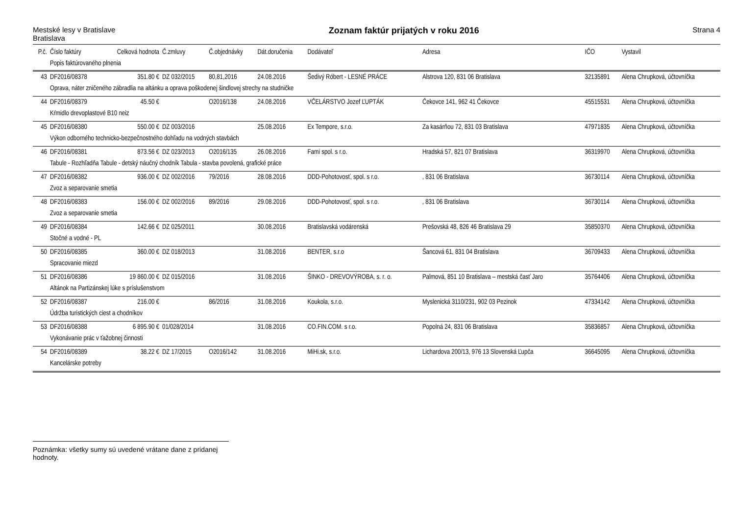Mestské lesy v Bratislave
Bratislava
Zoznam faktúr prijatých v roku 2016
Strana 4
| P.č. | Číslo faktúry | Celková hodnota | Č.zmluvy | Č.objednávky | Dát.doručenia | Dodávateľ | Adresa | IČO | Vystavil |
| --- | --- | --- | --- | --- | --- | --- | --- | --- | --- |
| | Popis faktúrovaného plnenia | | | | | | | | |
| 43 | DF2016/08378 | 351.80 € | DZ 032/2015 | 80,81,2016 | 24.08.2016 | Šedivý Róbert - LESNÉ PRÁCE | Alstrova 120, 831 06 Bratislava | 32135891 | Alena Chrupková, účtovníčka |
| | Oprava, náter zničeného zábradlia na altánku a oprava poškodenej šindlovej strechy na studničke | | | | | | | | |
| 44 | DF2016/08379 | 45.50 € | | O2016/138 | 24.08.2016 | VČELÁRSTVO Jozef ĽUPTÁK | Čekovce 141, 962 41 Čekovce | 45515531 | Alena Chrupková, účtovníčka |
| | Kŕmidlo drevoplastové B10 neiz | | | | | | | | |
| 45 | DF2016/08380 | 550.00 € | DZ 003/2016 | | 25.08.2016 | Ex Tempore, s.r.o. | Za kasárňou 72, 831 03 Bratislava | 47971835 | Alena Chrupková, účtovníčka |
| | Výkon odborného technicko-bezpečnostného dohľadu na vodných stavbách | | | | | | | | |
| 46 | DF2016/08381 | 873.56 € | DZ 023/2013 | O2016/135 | 26.08.2016 | Fami spol. s r.o. | Hradská 57, 821 07 Bratislava | 36319970 | Alena Chrupková, účtovníčka |
| | Tabule - Rozhľadňa Tabule - detský náučný chodník Tabula - stavba povolená, grafické práce | | | | | | | | |
| 47 | DF2016/08382 | 936.00 € | DZ 002/2016 | 79/2016 | 28.08.2016 | DDD-Pohotovosť, spol. s r.o. | , 831 06 Bratislava | 36730114 | Alena Chrupková, účtovníčka |
| | Zvoz a separovanie smetia | | | | | | | | |
| 48 | DF2016/08383 | 156.00 € | DZ 002/2016 | 89/2016 | 29.08.2016 | DDD-Pohotovosť, spol. s r.o. | , 831 06 Bratislava | 36730114 | Alena Chrupková, účtovníčka |
| | Zvoz a separovanie smetia | | | | | | | | |
| 49 | DF2016/08384 | 142.66 € | DZ 025/2011 | | 30.08.2016 | Bratislavská vodárenská | Prešovská 48, 826 46 Bratislava 29 | 35850370 | Alena Chrupková, účtovníčka |
| | Stočné a vodné - PL | | | | | | | | |
| 50 | DF2016/08385 | 360.00 € | DZ 018/2013 | | 31.08.2016 | BENTER, s.r.o | Šancová 61, 831 04 Bratislava | 36709433 | Alena Chrupková, účtovníčka |
| | Spracovanie miezd | | | | | | | | |
| 51 | DF2016/08386 | 19 860.00 € | DZ 015/2016 | | 31.08.2016 | ŠINKO - DREVOVÝROBA, s. r. o. | Palmová, 851 10 Bratislava – mestská časť Jaro | 35764406 | Alena Chrupková, účtovníčka |
| | Altánok na Partizánskej lúke s príslušenstvom | | | | | | | | |
| 52 | DF2016/08387 | 216.00 € | | 86/2016 | 31.08.2016 | Koukola, s.r.o. | Myslenická 3110/231, 902 03 Pezinok | 47334142 | Alena Chrupková, účtovníčka |
| | Údržba turistických ciest a chodníkov | | | | | | | | |
| 53 | DF2016/08388 | 6 895.90 € | 01/028/2014 | | 31.08.2016 | CO.FIN.COM. s r.o. | Popolná 24, 831 06 Bratislava | 35836857 | Alena Chrupková, účtovníčka |
| | Vykonávanie prác v ťažobnej činnosti | | | | | | | | |
| 54 | DF2016/08389 | 38.22 € | DZ 17/2015 | O2016/142 | 31.08.2016 | MiHi.sk, s.r.o. | Lichardova 200/13, 976 13 Slovenská Ľupča | 36645095 | Alena Chrupková, účtovníčka |
| | Kancelárske potreby | | | | | | | | |
Poznámka: všetky sumy sú uvedené vrátane dane z pridanej hodnoty.